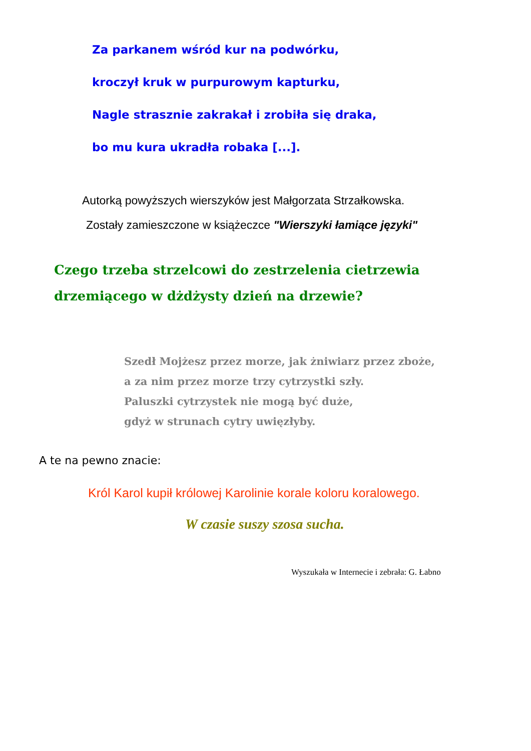Za parkanem wśród kur na podwórku,
kroczył kruk w purpurowym kapturku,
Nagle strasznie zakrakał i zrobiła się draka,
bo mu kura ukradła robaka [...].
Autorką powyższych wierszyków jest Małgorzata Strzałkowska.
Zostały zamieszczone w książeczce "Wierszyki łamiące języki"
Czego trzeba strzelcowi do zestrzelenia cietrzewia
drzemiącego w dżdżysty dzień na drzewie?
Szedł Mojżesz przez morze, jak żniwiarz przez zboże,
a za nim przez morze trzy cytrzystki szły.
Paluszki cytrzystek nie mogą być duże,
gdyż w strunach cytry uwięzłyby.
A te na pewno znacie:
Król Karol kupił królowej Karolinie korale koloru koralowego.
W czasie suszy szosa sucha.
Wyszukała w Internecie i zebrała: G. Łabno